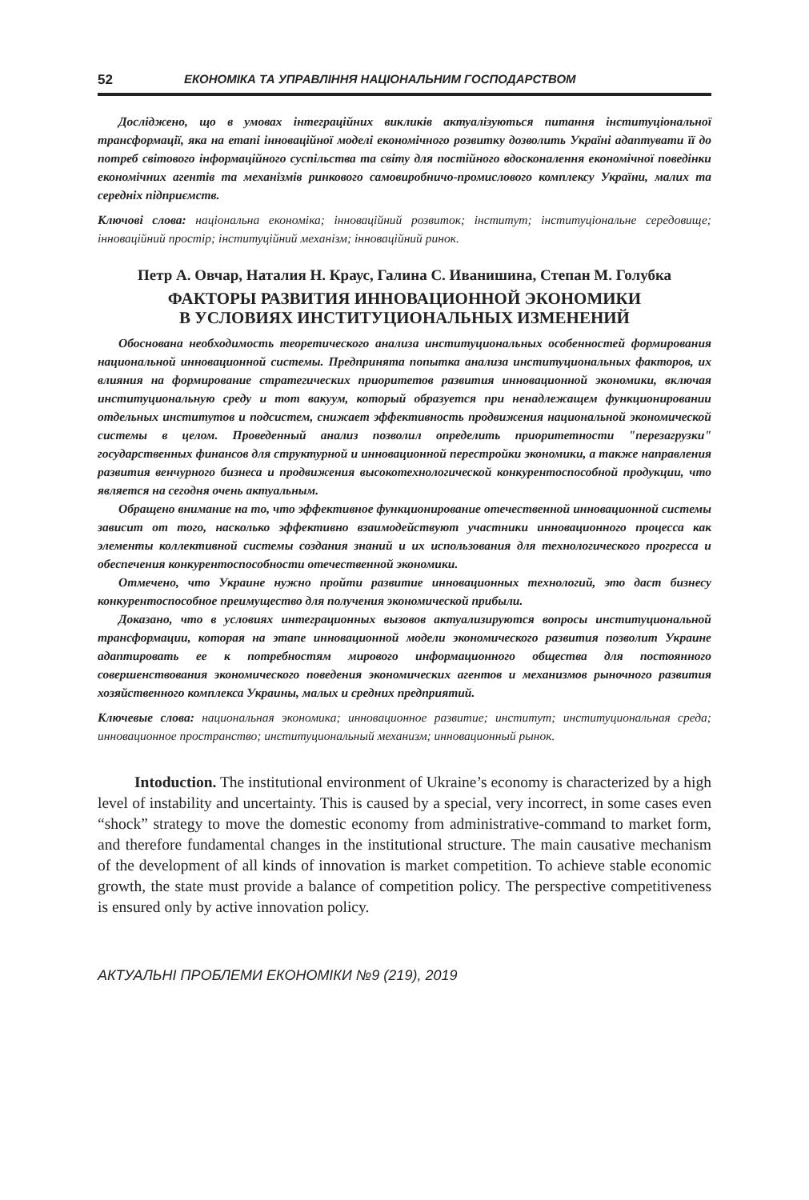52 ЕКОНОМІКА ТА УПРАВЛІННЯ НАЦІОНАЛЬНИМ ГОСПОДАРСТВОМ
Досліджено, що в умовах інтеграційних викликів актуалізуються питання інституціональної трансформації, яка на етапі інноваційної моделі економічного розвитку дозволить Україні адаптувати її до потреб світового інформаційного суспільства та світу для постійного вдосконалення економічної поведінки економічних агентів та механізмів ринкового самовиробничо-промислового комплексу України, малих та середніх підприємств.
Ключові слова: національна економіка; інноваційний розвиток; інститут; інституціональне середовище; інноваційний простір; інституційний механізм; інноваційний ринок.
Петр А. Овчар, Наталия Н. Краус, Галина С. Иванишина, Степан М. Голубка
ФАКТОРЫ РАЗВИТИЯ ИННОВАЦИОННОЙ ЭКОНОМИКИ
В УСЛОВИЯХ ИНСТИТУЦИОНАЛЬНЫХ ИЗМЕНЕНИЙ
Обоснована необходимость теоретического анализа институциональных особенностей формирования национальной инновационной системы. Предпринята попытка анализа институциональных факторов, их влияния на формирование стратегических приоритетов развития инновационной экономики, включая институциональную среду и тот вакуум, который образуется при ненадлежащем функционировании отдельных институтов и подсистем, снижает эффективность продвижения национальной экономической системы в целом. Проведенный анализ позволил определить приоритетности "перезагрузки" государственных финансов для структурной и инновационной перестройки экономики, а также направления развития венчурного бизнеса и продвижения высокотехнологической конкурентоспособной продукции, что является на сегодня очень актуальным.
Обращено внимание на то, что эффективное функционирование отечественной инновационной системы зависит от того, насколько эффективно взаимодействуют участники инновационного процесса как элементы коллективной системы создания знаний и их использования для технологического прогресса и обеспечения конкурентоспособности отечественной экономики.
Отмечено, что Украине нужно пройти развитие инновационных технологий, это даст бизнесу конкурентоспособное преимущество для получения экономической прибыли.
Доказано, что в условиях интеграционных вызовов актуализируются вопросы институциональной трансформации, которая на этапе инновационной модели экономического развития позволит Украине адаптировать ее к потребностям мирового информационного общества для постоянного совершенствования экономического поведения экономических агентов и механизмов рыночного развития хозяйственного комплекса Украины, малых и средних предприятий.
Ключевые слова: национальная экономика; инновационное развитие; институт; институциональная среда; инновационное пространство; институциональный механизм; инновационный рынок.
Intoduction. The institutional environment of Ukraine’s economy is characterized by a high level of instability and uncertainty. This is caused by a special, very incorrect, in some cases even “shock” strategy to move the domestic economy from administrative-command to market form, and therefore fundamental changes in the institutional structure. The main causative mechanism of the development of all kinds of innovation is market competition. To achieve stable economic growth, the state must provide a balance of competition policy. The perspective competitiveness is ensured only by active innovation policy.
АКТУАЛЬНІ ПРОБЛЕМИ ЕКОНОМІКИ №9 (219), 2019